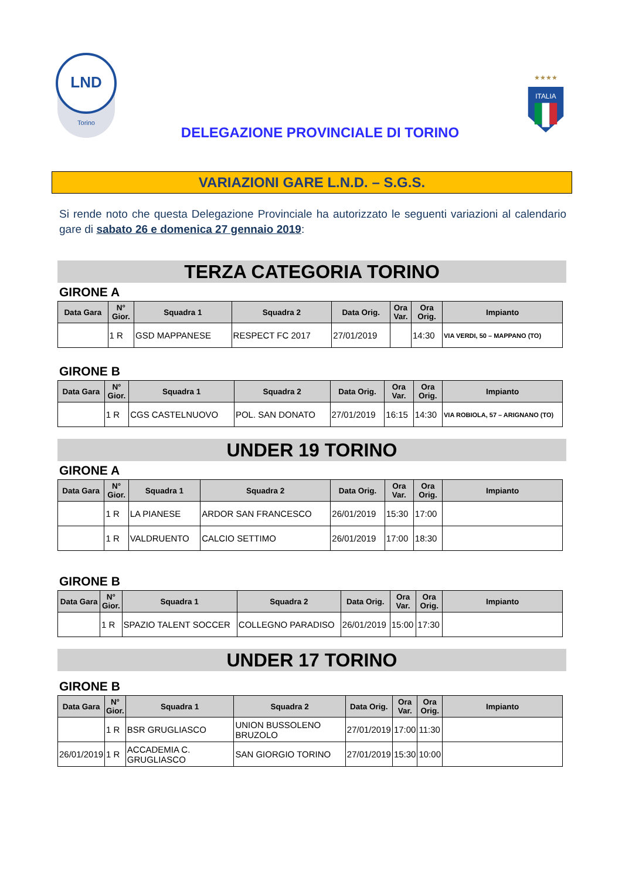LND
Torino
DELEGAZIONE PROVINCIALE DI TORINO
★★★★
ITALIA
VARIAZIONI GARE L.N.D. – S.G.S.
Si rende noto che questa Delegazione Provinciale ha autorizzato le seguenti variazioni al calendario gare di sabato 26 e domenica 27 gennaio 2019:
TERZA CATEGORIA TORINO
GIRONE A
| Data Gara | N° Gior. | Squadra 1 | Squadra 2 | Data Orig. | Ora Var. | Ora Orig. | Impianto |
| --- | --- | --- | --- | --- | --- | --- | --- |
| | 1 R | GSD MAPPANESE | RESPECT FC 2017 | 27/01/2019 | | 14:30 | VIA VERDI, 50 – MAPPANO (TO) |
GIRONE B
| Data Gara | N° Gior. | Squadra 1 | Squadra 2 | Data Orig. | Ora Var. | Ora Orig. | Impianto |
| --- | --- | --- | --- | --- | --- | --- | --- |
| | 1 R | CGS CASTELNUOVO | POL. SAN DONATO | 27/01/2019 | 16:15 | 14:30 | VIA ROBIOLA, 57 – ARIGNANO (TO) |
UNDER 19 TORINO
GIRONE A
| Data Gara | N° Gior. | Squadra 1 | Squadra 2 | Data Orig. | Ora Var. | Ora Orig. | Impianto |
| --- | --- | --- | --- | --- | --- | --- | --- |
| | 1 R | LA PIANESE | ARDOR SAN FRANCESCO | 26/01/2019 | 15:30 | 17:00 | |
| | 1 R | VALDRUENTO | CALCIO SETTIMO | 26/01/2019 | 17:00 | 18:30 | |
GIRONE B
| Data Gara | N° Gior. | Squadra 1 | Squadra 2 | Data Orig. | Ora Var. | Ora Orig. | Impianto |
| --- | --- | --- | --- | --- | --- | --- | --- |
| | 1 R | SPAZIO TALENT SOCCER | COLLEGNO PARADISO | 26/01/2019 | 15:00 | 17:30 | |
UNDER 17 TORINO
GIRONE B
| Data Gara | N° Gior. | Squadra 1 | Squadra 2 | Data Orig. | Ora Var. | Ora Orig. | Impianto |
| --- | --- | --- | --- | --- | --- | --- | --- |
| | 1 R | BSR GRUGLIASCO | UNION BUSSOLENO BRUZOLO | 27/01/2019 | 17:00 | 11:30 | |
| 26/01/2019 | 1 R | ACCADEMIA C. GRUGLIASCO | SAN GIORGIO TORINO | 27/01/2019 | 15:30 | 10:00 | |